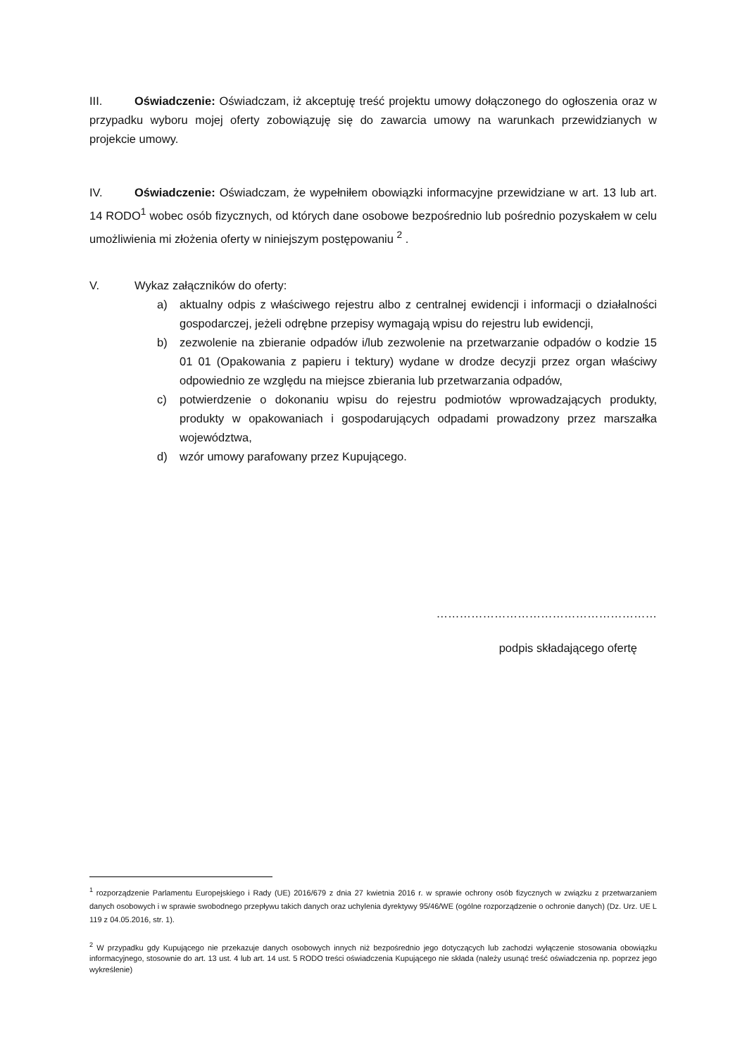III. Oświadczenie: Oświadczam, iż akceptuję treść projektu umowy dołączonego do ogłoszenia oraz w przypadku wyboru mojej oferty zobowiązuję się do zawarcia umowy na warunkach przewidzianych w projekcie umowy.
IV. Oświadczenie: Oświadczam, że wypełniłem obowiązki informacyjne przewidziane w art. 13 lub art. 14 RODO<sup>1</sup> wobec osób fizycznych, od których dane osobowe bezpośrednio lub pośrednio pozyskałem w celu umożliwienia mi złożenia oferty w niniejszym postępowaniu <sup>2</sup> .
V. Wykaz załączników do oferty:
a) aktualny odpis z właściwego rejestru albo z centralnej ewidencji i informacji o działalności gospodarczej, jeżeli odrębne przepisy wymagają wpisu do rejestru lub ewidencji,
b) zezwolenie na zbieranie odpadów i/lub zezwolenie na przetwarzanie odpadów o kodzie 15 01 01 (Opakowania z papieru i tektury) wydane w drodze decyzji przez organ właściwy odpowiednio ze względu na miejsce zbierania lub przetwarzania odpadów,
c) potwierdzenie o dokonaniu wpisu do rejestru podmiotów wprowadzających produkty, produkty w opakowaniach i gospodarujących odpadami prowadzony przez marszałka województwa,
d) wzór umowy parafowany przez Kupującego.
…………………………………………………
podpis składającego ofertę
<sup>1</sup> rozporządzenie Parlamentu Europejskiego i Rady (UE) 2016/679 z dnia 27 kwietnia 2016 r. w sprawie ochrony osób fizycznych w związku z przetwarzaniem danych osobowych i w sprawie swobodnego przepływu takich danych oraz uchylenia dyrektywy 95/46/WE (ogólne rozporządzenie o ochronie danych) (Dz. Urz. UE L 119 z 04.05.2016, str. 1).
<sup>2</sup> W przypadku gdy Kupującego nie przekazuje danych osobowych innych niż bezpośrednio jego dotyczących lub zachodzi wyłączenie stosowania obowiązku informacyjnego, stosownie do art. 13 ust. 4 lub art. 14 ust. 5 RODO treści oświadczenia Kupującego nie składa (należy usunąć treść oświadczenia np. poprzez jego wykreślenie)